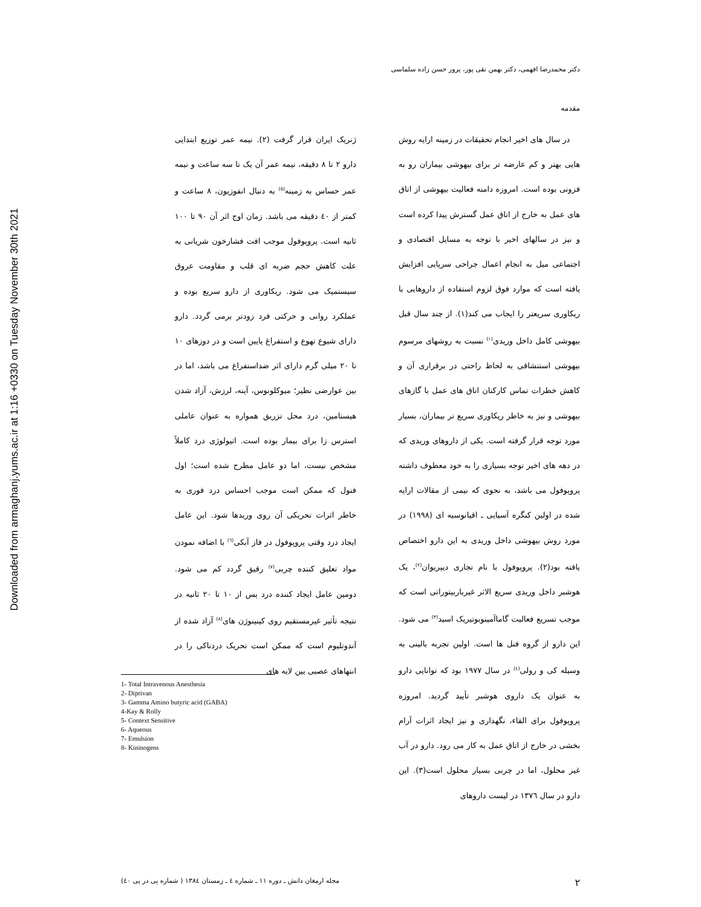Downloaded from armaghanj.yums.ac.ir at 1:16 +0330 on Tuesday November 30th 2021
دکتر محمدرضا افهمی، دکتر بهمن نقی پور، پرور حسن زاده سلماسی
مقدمه
در سال های اخیر انجام تحقیقات در زمینه ارایه روش هایی بهتر و کم عارضه تر برای بیهوشی بیماران رو به فزونی بوده است. امروزه دامنه فعالیت بیهوشی از اتاق های عمل به خارج از اتاق عمل گسترش پیدا کرده است و نیز در سالهای اخیر با توجه به مسایل اقتصادی و اجتماعی میل به انجام اعمال جراحی سرپایی افزایش یافته است که موارد فوق لزوم استفاده از داروهایی با ریکاوری سریعتر را ایجاب می کند(۱). از چند سال قبل بیهوشی کامل داخل وریدی<sup>(۱)</sup> نسبت به روشهای مرسوم بیهوشی استنشاقی به لحاظ راحتی در برقراری آن و کاهش خطرات تماس کارکنان اتاق های عمل با گازهای بیهوشی و نیز به خاطر ریکاوری سریع تر بیماران، بسیار مورد توجه قرار گرفته است. یکی از داروهای وریدی که در دهه های اخیر توجه بسیاری را به خود معطوف داشته پروپوفول می باشد، به نحوی که نیمی از مقالات ارایه شده در اولین کنگره آسیایی ـ اقیانوسیه ای (۱۹۹۸) در مورد روش بیهوشی داخل وریدی به این دارو اختصاص یافته بود(۲). پروپوفول با نام تجاری دیپریوان<sup>(۲)</sup>، یک هوشبر داخل وریدی سریع الاثر غیرباربیتوراتی است که موجب تسریع فعالیت گاماآمینوبوتیریک اسید<sup>(۳)</sup> می شود. این دارو از گروه فنل ها است. اولین تجربه بالینی به وسیله کی و رولی<sup>(٤)</sup> در سال ۱۹۷۷ بود که توانایی دارو به عنوان یک داروی هوشبر تأیید گردید. امروزه پروپوفول برای القاء، نگهداری و نیز ایجاد اثرات آرام بخشی در خارج از اتاق عمل به کار می رود. دارو در آب غیر محلول، اما در چربی بسیار محلول است(۳). این دارو در سال ۱۳۷٦ در لیست داروهای
ژنریک ایران قرار گرفت (۲). نیمه عمر توزیع ابتدایی دارو ۲ تا ۸ دقیقه، نیمه عمر آن یک تا سه ساعت و نیمه عمر حساس به زمینه<sup>(٥)</sup> به دنبال انفوزیون، ۸ ساعت و کمتر از ٤۰ دقیقه می باشد. زمان اوج اثر آن ۹۰ تا ۱۰۰ ثانیه است. پروپوفول موجب افت فشارخون شریانی به علت کاهش حجم ضربه ای قلب و مقاومت عروق سیستمیک می شود. ریکاوری از دارو سریع بوده و عملکرد روانی و حرکتی فرد زودتر برمی گردد. دارو دارای شیوع تهوع و استفراغ پایین است و در دوزهای ۱۰ تا ۲۰ میلی گرم دارای اثر ضداستفراغ می باشد، اما در بین عوارضی نظیر؛ میوکلونوس، آپنه، لرزش، آزاد شدن هیستامین، درد محل تزریق همواره به عنوان عاملی استرس زا برای بیمار بوده است. اتیولوژی درد کاملاً مشخص نیست، اما دو عامل مطرح شده است؛ اول فنول که ممکن است موجب احساس درد فوری به خاطر اثرات تحریکی آن روی وریدها شود. این عامل ایجاد درد وقتی پروپوفول در فاز آبکی<sup>(٦)</sup> با اضافه نمودن مواد تعلیق کننده چربی<sup>(۷)</sup> رقیق گردد کم می شود. دومین عامل ایجاد کننده درد پس از ۱۰ تا ۲۰ ثانیه در نتیجه تأثیر غیرمستقیم روی کینینوژن های<sup>(۸)</sup> آزاد شده از آندوتلیوم است که ممکن است تحریک دردناکی را در انتهاهای عصبی بین لایه های
1- Total Intravenous Anesthesia
2- Diprivan
3- Gamma Amino butyric acid (GABA)
4-Kay & Rolly
5- Context Sensitive
6- Aqueous
7- Emulsion
8- Kininogens
۲ مجله ارمغان دانش ـ دوره ۱۱ ـ شماره ٤ ـ زمستان ۱۳۸٤ ( شماره پی در پی ٤۰)